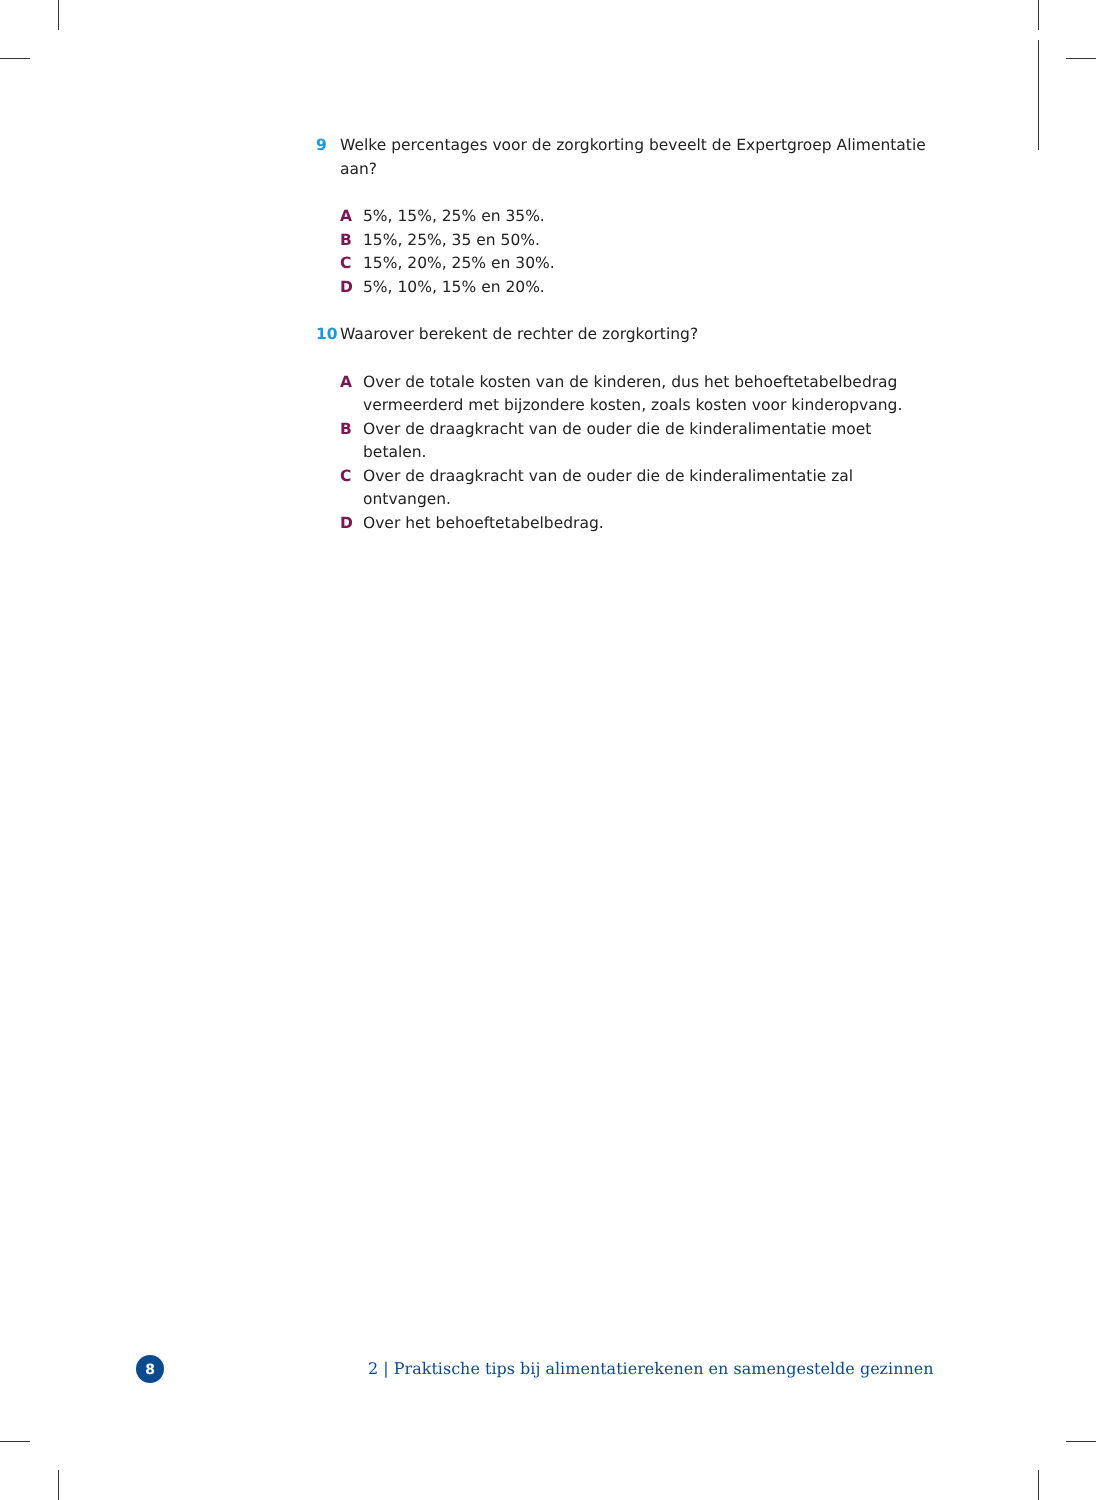9 Welke percentages voor de zorgkorting beveelt de Expertgroep Alimentatie aan?
A 5%, 15%, 25% en 35%.
B 15%, 25%, 35 en 50%.
C 15%, 20%, 25% en 30%.
D 5%, 10%, 15% en 20%.
10 Waarover berekent de rechter de zorgkorting?
A Over de totale kosten van de kinderen, dus het behoeftetabelbedrag vermeerderd met bijzondere kosten, zoals kosten voor kinderopvang.
B Over de draagkracht van de ouder die de kinderalimentatie moet betalen.
C Over de draagkracht van de ouder die de kinderalimentatie zal ontvangen.
D Over het behoeftetabelbedrag.
8
2 | Praktische tips bij alimentatierekenen en samengestelde gezinnen